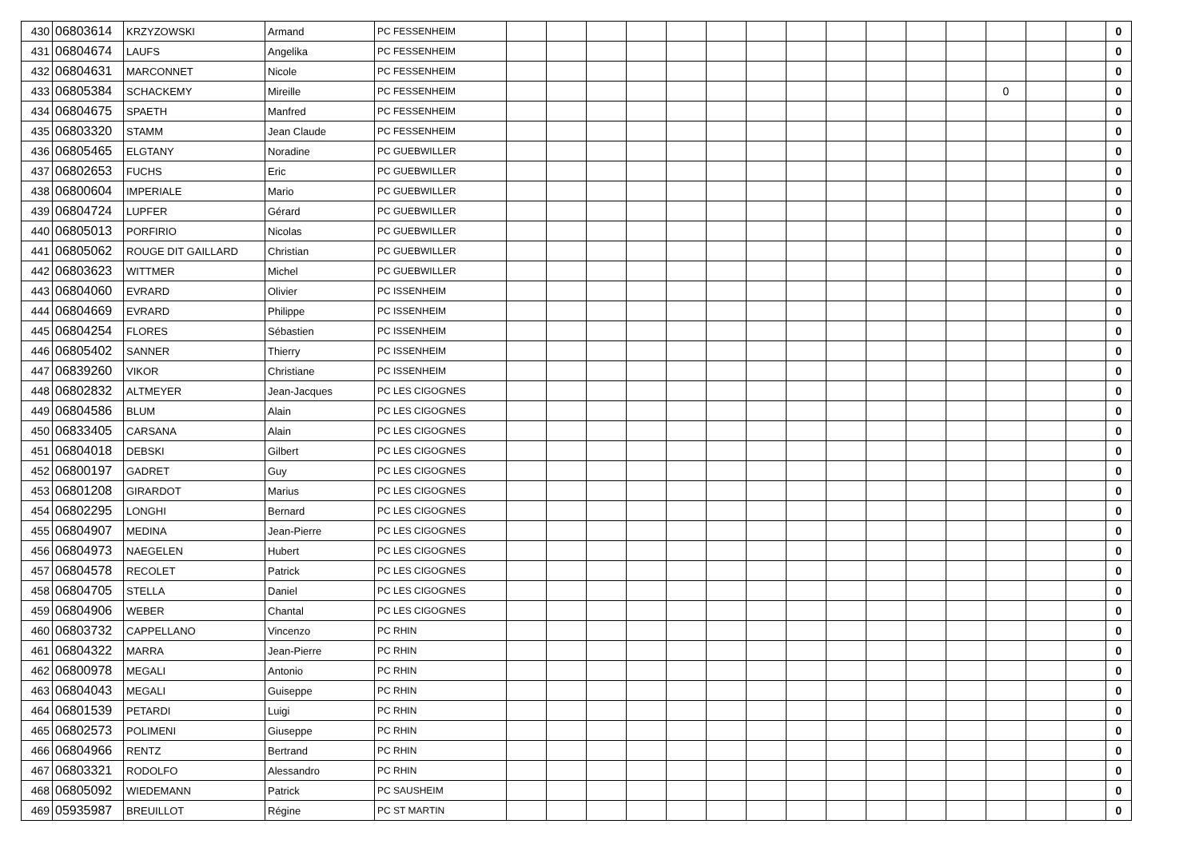| 430 | 06803614 | KRZYZOWSKI | Armand | PC FESSENHEIM | | | | | | | | | | | | | | | | 0 |
| 431 | 06804674 | LAUFS | Angelika | PC FESSENHEIM | | | | | | | | | | | | | | | | 0 |
| 432 | 06804631 | MARCONNET | Nicole | PC FESSENHEIM | | | | | | | | | | | | | | | | 0 |
| 433 | 06805384 | SCHACKEMY | Mireille | PC FESSENHEIM | | | | | | | | | | | | | 0 | | | 0 |
| 434 | 06804675 | SPAETH | Manfred | PC FESSENHEIM | | | | | | | | | | | | | | | | 0 |
| 435 | 06803320 | STAMM | Jean Claude | PC FESSENHEIM | | | | | | | | | | | | | | | | 0 |
| 436 | 06805465 | ELGTANY | Noradine | PC GUEBWILLER | | | | | | | | | | | | | | | | 0 |
| 437 | 06802653 | FUCHS | Eric | PC GUEBWILLER | | | | | | | | | | | | | | | | 0 |
| 438 | 06800604 | IMPERIALE | Mario | PC GUEBWILLER | | | | | | | | | | | | | | | | 0 |
| 439 | 06804724 | LUPFER | Gérard | PC GUEBWILLER | | | | | | | | | | | | | | | | 0 |
| 440 | 06805013 | PORFIRIO | Nicolas | PC GUEBWILLER | | | | | | | | | | | | | | | | 0 |
| 441 | 06805062 | ROUGE DIT GAILLARD | Christian | PC GUEBWILLER | | | | | | | | | | | | | | | | 0 |
| 442 | 06803623 | WITTMER | Michel | PC GUEBWILLER | | | | | | | | | | | | | | | | 0 |
| 443 | 06804060 | EVRARD | Olivier | PC ISSENHEIM | | | | | | | | | | | | | | | | 0 |
| 444 | 06804669 | EVRARD | Philippe | PC ISSENHEIM | | | | | | | | | | | | | | | | 0 |
| 445 | 06804254 | FLORES | Sébastien | PC ISSENHEIM | | | | | | | | | | | | | | | | 0 |
| 446 | 06805402 | SANNER | Thierry | PC ISSENHEIM | | | | | | | | | | | | | | | | 0 |
| 447 | 06839260 | VIKOR | Christiane | PC ISSENHEIM | | | | | | | | | | | | | | | | 0 |
| 448 | 06802832 | ALTMEYER | Jean-Jacques | PC LES CIGOGNES | | | | | | | | | | | | | | | | 0 |
| 449 | 06804586 | BLUM | Alain | PC LES CIGOGNES | | | | | | | | | | | | | | | | 0 |
| 450 | 06833405 | CARSANA | Alain | PC LES CIGOGNES | | | | | | | | | | | | | | | | 0 |
| 451 | 06804018 | DEBSKI | Gilbert | PC LES CIGOGNES | | | | | | | | | | | | | | | | 0 |
| 452 | 06800197 | GADRET | Guy | PC LES CIGOGNES | | | | | | | | | | | | | | | | 0 |
| 453 | 06801208 | GIRARDOT | Marius | PC LES CIGOGNES | | | | | | | | | | | | | | | | 0 |
| 454 | 06802295 | LONGHI | Bernard | PC LES CIGOGNES | | | | | | | | | | | | | | | | 0 |
| 455 | 06804907 | MEDINA | Jean-Pierre | PC LES CIGOGNES | | | | | | | | | | | | | | | | 0 |
| 456 | 06804973 | NAEGELEN | Hubert | PC LES CIGOGNES | | | | | | | | | | | | | | | | 0 |
| 457 | 06804578 | RECOLET | Patrick | PC LES CIGOGNES | | | | | | | | | | | | | | | | 0 |
| 458 | 06804705 | STELLA | Daniel | PC LES CIGOGNES | | | | | | | | | | | | | | | | 0 |
| 459 | 06804906 | WEBER | Chantal | PC LES CIGOGNES | | | | | | | | | | | | | | | | 0 |
| 460 | 06803732 | CAPPELLANO | Vincenzo | PC RHIN | | | | | | | | | | | | | | | | 0 |
| 461 | 06804322 | MARRA | Jean-Pierre | PC RHIN | | | | | | | | | | | | | | | | 0 |
| 462 | 06800978 | MEGALI | Antonio | PC RHIN | | | | | | | | | | | | | | | | 0 |
| 463 | 06804043 | MEGALI | Guiseppe | PC RHIN | | | | | | | | | | | | | | | | 0 |
| 464 | 06801539 | PETARDI | Luigi | PC RHIN | | | | | | | | | | | | | | | | 0 |
| 465 | 06802573 | POLIMENI | Giuseppe | PC RHIN | | | | | | | | | | | | | | | | 0 |
| 466 | 06804966 | RENTZ | Bertrand | PC RHIN | | | | | | | | | | | | | | | | 0 |
| 467 | 06803321 | RODOLFO | Alessandro | PC RHIN | | | | | | | | | | | | | | | | 0 |
| 468 | 06805092 | WIEDEMANN | Patrick | PC SAUSHEIM | | | | | | | | | | | | | | | | 0 |
| 469 | 05935987 | BREUILLOT | Régine | PC ST MARTIN | | | | | | | | | | | | | | | | 0 |